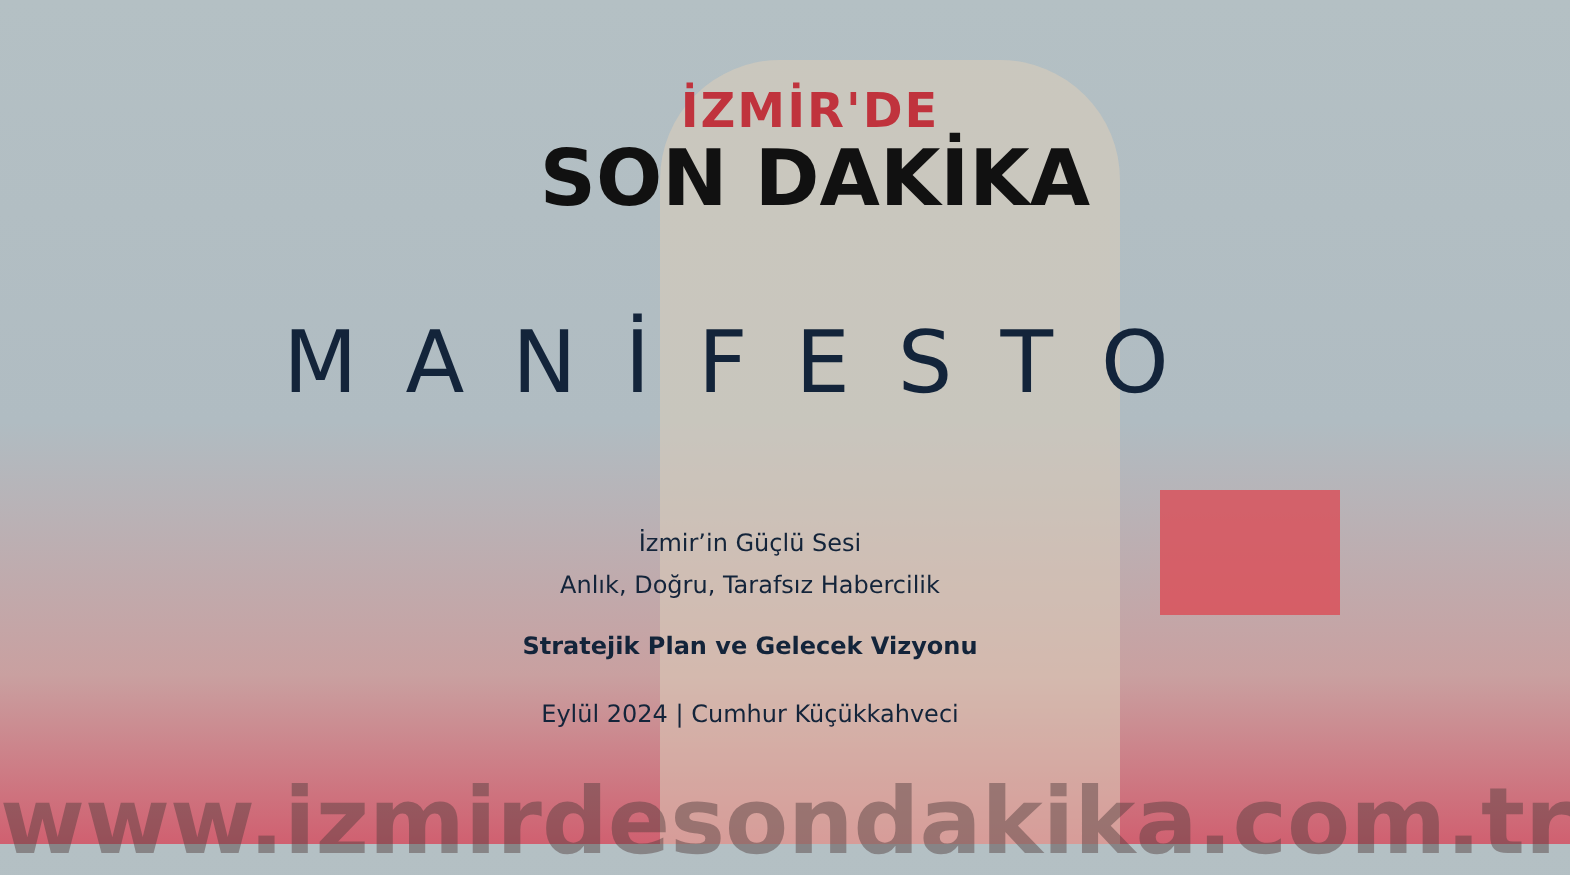İZMİR'DE
SON DAKİKA
MANİFESTO
İzmir’in Güçlü Sesi
Anlık, Doğru, Tarafsız Habercilik
Stratejik Plan ve Gelecek Vizyonu
Eylül 2024 | Cumhur Küçükkahveci
www.izmirdesondakika.com.tr